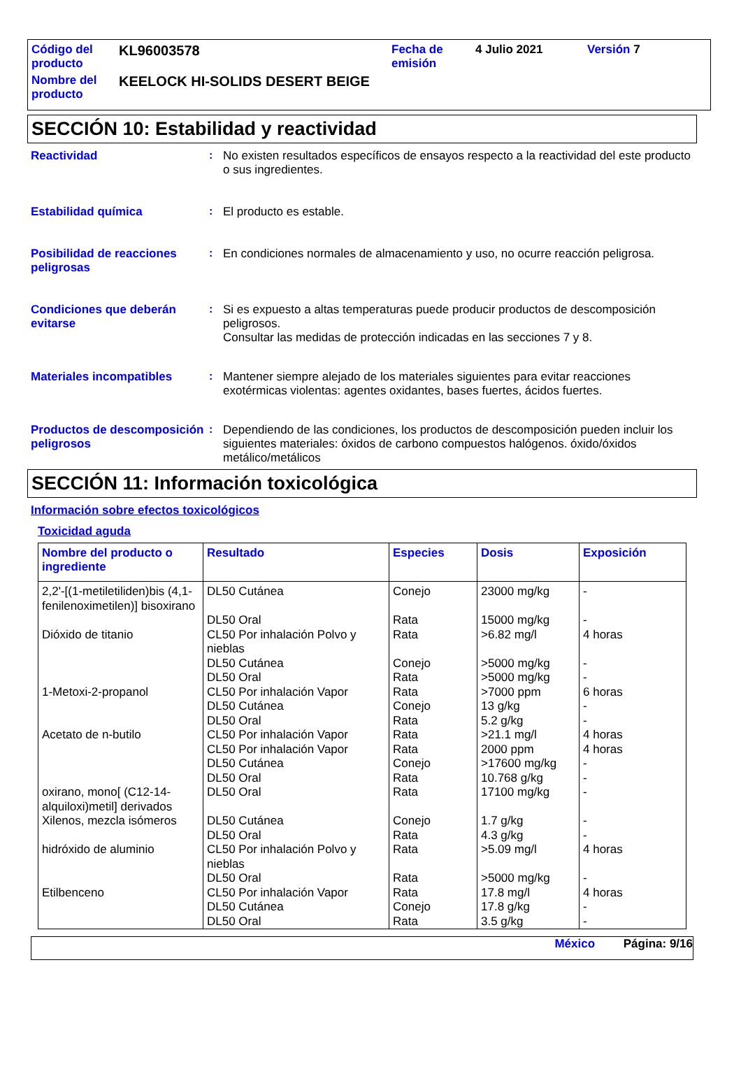| Código del producto | KL96003578 | Fecha de emisión | 4 Julio 2021 | Versión 7 |
| Nombre del producto | KEELOCK HI-SOLIDS DESERT BEIGE | | | |
SECCIÓN 10: Estabilidad y reactividad
Reactividad :
No existen resultados específicos de ensayos respecto a la reactividad del este producto o sus ingredientes.
Estabilidad química :
El producto es estable.
Posibilidad de reacciones peligrosas
:
En condiciones normales de almacenamiento y uso, no ocurre reacción peligrosa.
Condiciones que deberán evitarse
:
Si es expuesto a altas temperaturas puede producir productos de descomposición peligrosos.
Consultar las medidas de protección indicadas en las secciones 7 y 8.
Materiales incompatibles :
Mantener siempre alejado de los materiales siguientes para evitar reacciones exotérmicas violentas: agentes oxidantes, bases fuertes, ácidos fuertes.
Productos de descomposición peligrosos
:
Dependiendo de las condiciones, los productos de descomposición pueden incluir los siguientes materiales: óxidos de carbono compuestos halógenos. óxido/óxidos metálico/metálicos
SECCIÓN 11: Información toxicológica
Información sobre efectos toxicológicos
Toxicidad aguda
| Nombre del producto o ingrediente | Resultado | Especies | Dosis | Exposición |
| --- | --- | --- | --- | --- |
| 2,2'-[(1-metiletiliden)bis (4,1-fenilenoximetilen)] bisoxirano | DL50 Cutánea | Conejo | 23000 mg/kg | - |
| | DL50 Oral | Rata | 15000 mg/kg | - |
| Dióxido de titanio | CL50 Por inhalación Polvo y nieblas | Rata | >6.82 mg/l | 4 horas |
| | DL50 Cutánea | Conejo | >5000 mg/kg | - |
| | DL50 Oral | Rata | >5000 mg/kg | - |
| 1-Metoxi-2-propanol | CL50 Por inhalación Vapor | Rata | >7000 ppm | 6 horas |
| | DL50 Cutánea | Conejo | 13 g/kg | - |
| | DL50 Oral | Rata | 5.2 g/kg | - |
| Acetato de n-butilo | CL50 Por inhalación Vapor | Rata | >21.1 mg/l | 4 horas |
| | CL50 Por inhalación Vapor | Rata | 2000 ppm | 4 horas |
| | DL50 Cutánea | Conejo | >17600 mg/kg | - |
| | DL50 Oral | Rata | 10.768 g/kg | - |
| oxirano, mono[ (C12-14-alquiloxi)metil] derivados | DL50 Oral | Rata | 17100 mg/kg | - |
| Xilenos, mezcla isómeros | DL50 Cutánea | Conejo | 1.7 g/kg | - |
| | DL50 Oral | Rata | 4.3 g/kg | - |
| hidróxido de aluminio | CL50 Por inhalación Polvo y nieblas | Rata | >5.09 mg/l | 4 horas |
| | DL50 Oral | Rata | >5000 mg/kg | - |
| Etilbenceno | CL50 Por inhalación Vapor | Rata | 17.8 mg/l | 4 horas |
| | DL50 Cutánea | Conejo | 17.8 g/kg | - |
| | DL50 Oral | Rata | 3.5 g/kg | - |
México Página: 9/16